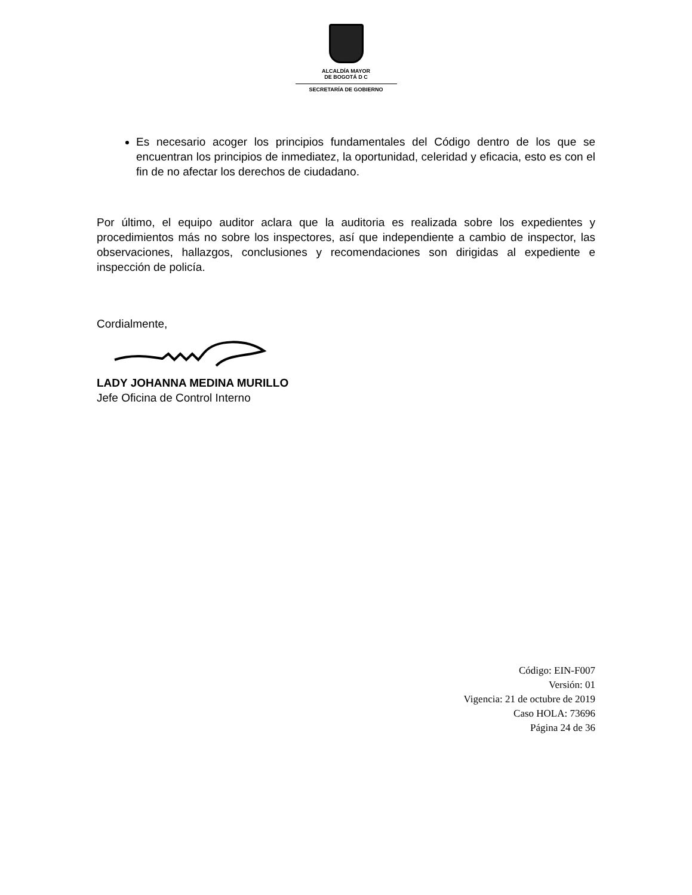ALCALDÍA MAYOR
DE BOGOTÁ D C
SECRETARÍA DE GOBIERNO
Es necesario acoger los principios fundamentales del Código dentro de los que se encuentran los principios de inmediatez, la oportunidad, celeridad y eficacia, esto es con el fin de no afectar los derechos de ciudadano.
Por último, el equipo auditor aclara que la auditoria es realizada sobre los expedientes y procedimientos más no sobre los inspectores, así que independiente a cambio de inspector, las observaciones, hallazgos, conclusiones y recomendaciones son dirigidas al expediente e inspección de policía.
Cordialmente,
LADY JOHANNA MEDINA MURILLO
Jefe Oficina de Control Interno
Código: EIN-F007
Versión: 01
Vigencia: 21 de octubre de 2019
Caso HOLA: 73696
Página 24 de 36